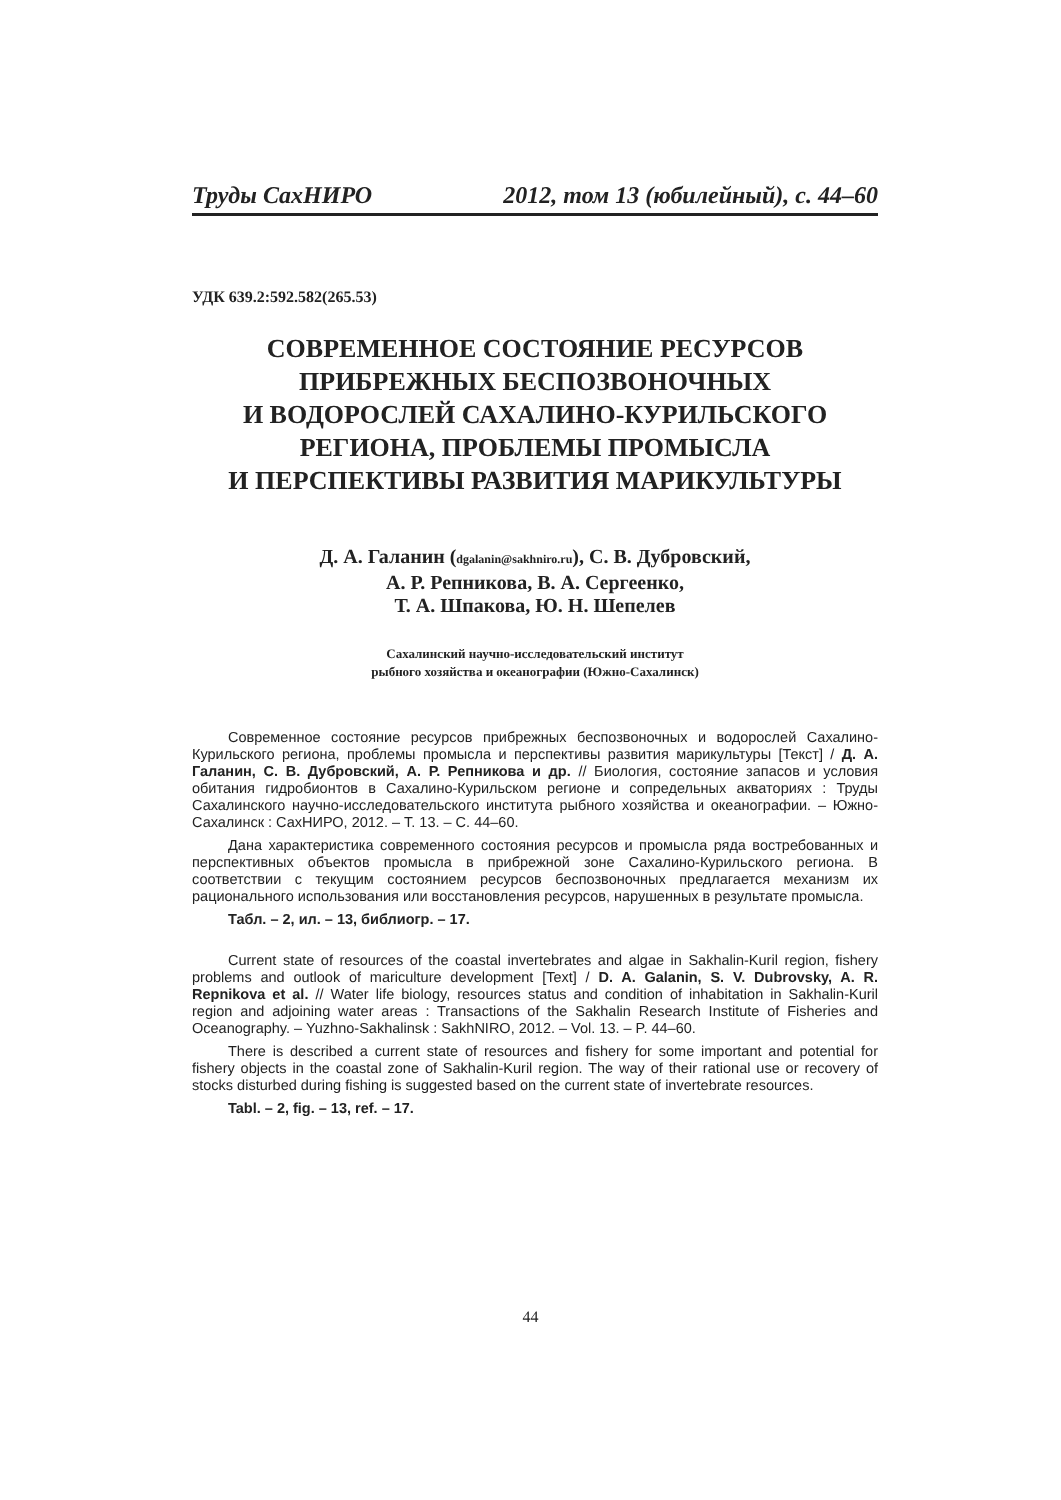Труды СахНИРО 2012, том 13 (юбилейный), с. 44–60
УДК 639.2:592.582(265.53)
СОВРЕМЕННОЕ СОСТОЯНИЕ РЕСУРСОВ
ПРИБРЕЖНЫХ БЕСПОЗВОНОЧНЫХ
И ВОДОРОСЛЕЙ САХАЛИНО-КУРИЛЬСКОГО
РЕГИОНА, ПРОБЛЕМЫ ПРОМЫСЛА
И ПЕРСПЕКТИВЫ РАЗВИТИЯ МАРИКУЛЬТУРЫ
Д. А. Галанин (dgalanin@sakhniro.ru), С. В. Дубровский,
А. Р. Репникова, В. А. Сергеенко,
Т. А. Шпакова, Ю. Н. Шепелев
Сахалинский научно-исследовательский институт
рыбного хозяйства и океанографии (Южно-Сахалинск)
Современное состояние ресурсов прибрежных беспозвоночных и водорослей Сахалино-Курильского региона, проблемы промысла и перспективы развития марикультуры [Текст] / Д. А. Галанин, С. В. Дубровский, А. Р. Репникова и др. // Биология, состояние запасов и условия обитания гидробионтов в Сахалино-Курильском регионе и сопредельных акваториях : Труды Сахалинского научно-исследовательского института рыбного хозяйства и океанографии. – Южно-Сахалинск : СахНИРО, 2012. – Т. 13. – С. 44–60.
Дана характеристика современного состояния ресурсов и промысла ряда востребованных и перспективных объектов промысла в прибрежной зоне Сахалино-Курильского региона. В соответствии с текущим состоянием ресурсов беспозвоночных предлагается механизм их рационального использования или восстановления ресурсов, нарушенных в результате промысла.
Табл. – 2, ил. – 13, библиогр. – 17.
Current state of resources of the coastal invertebrates and algae in Sakhalin-Kuril region, fishery problems and outlook of mariculture development [Text] / D. A. Galanin, S. V. Dubrovsky, A. R. Repnikova et al. // Water life biology, resources status and condition of inhabitation in Sakhalin-Kuril region and adjoining water areas : Transactions of the Sakhalin Research Institute of Fisheries and Oceanography. – Yuzhno-Sakhalinsk : SakhNIRO, 2012. – Vol. 13. – P. 44–60.
There is described a current state of resources and fishery for some important and potential for fishery objects in the coastal zone of Sakhalin-Kuril region. The way of their rational use or recovery of stocks disturbed during fishing is suggested based on the current state of invertebrate resources.
Tabl. – 2, fig. – 13, ref. – 17.
44